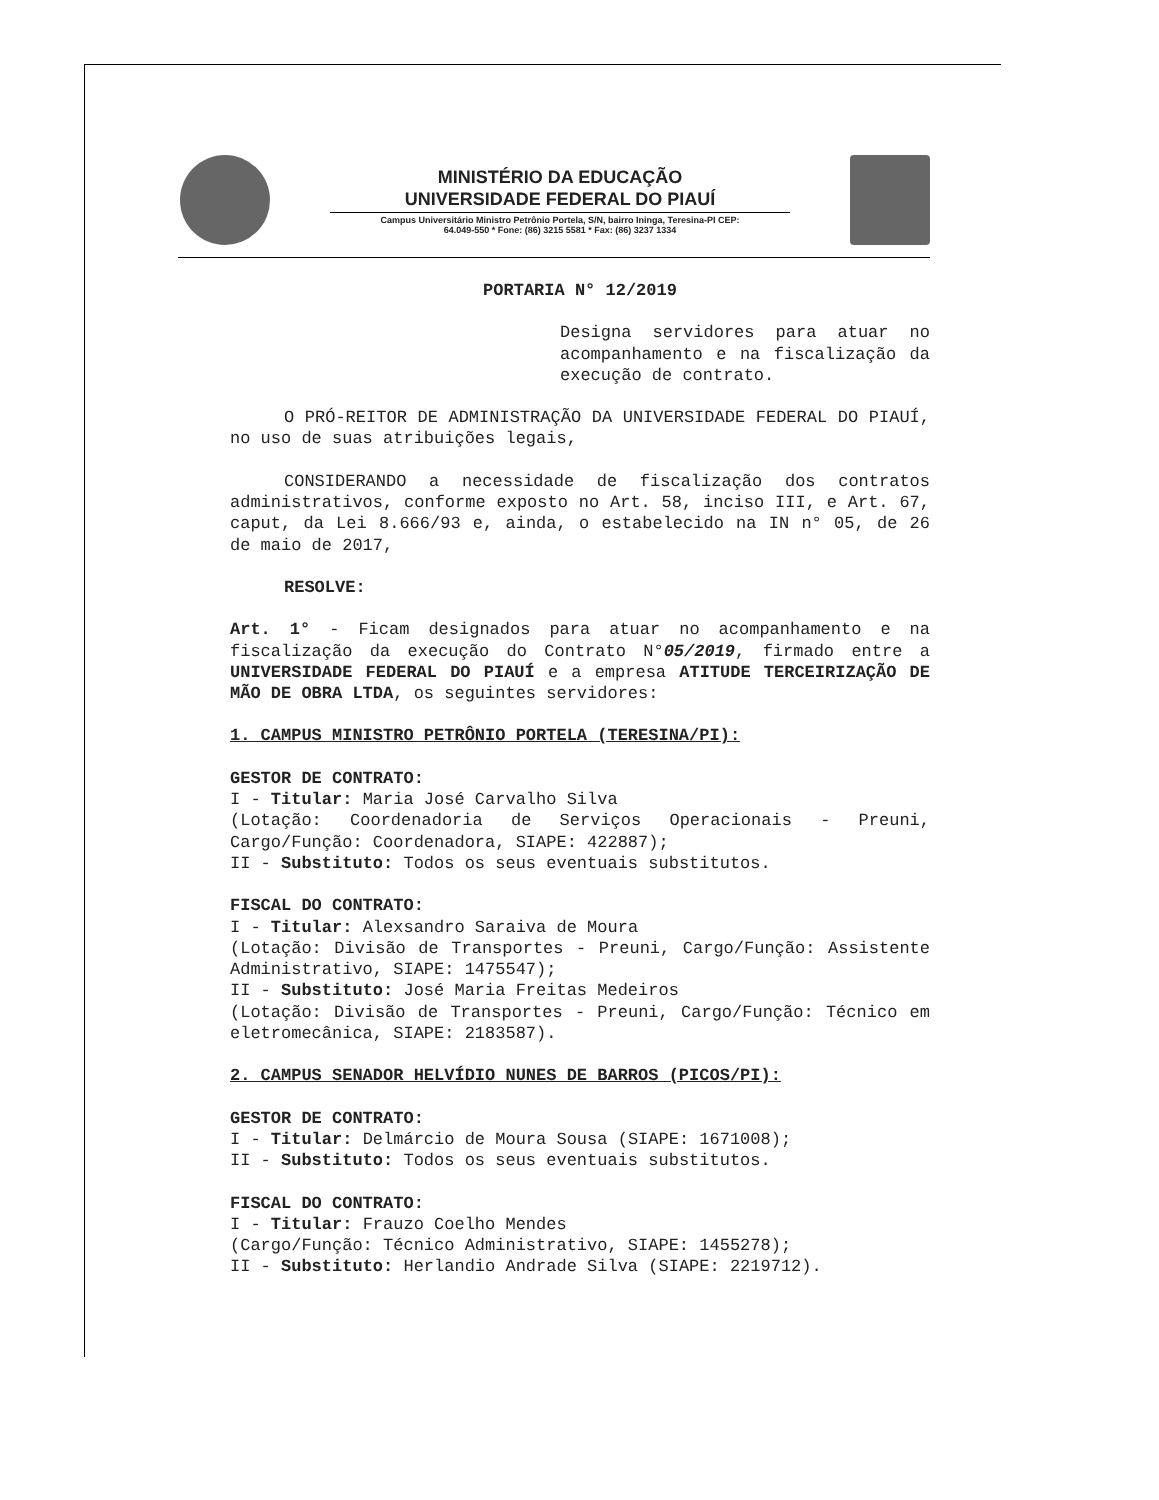MINISTÉRIO DA EDUCAÇÃO
UNIVERSIDADE FEDERAL DO PIAUÍ
Campus Universitário Ministro Petrônio Portela, S/N, bairro Ininga, Teresina-PI CEP:
64.049-550 * Fone: (86) 3215 5581 * Fax: (86) 3237 1334
PORTARIA N° 12/2019
Designa servidores para atuar no acompanhamento e na fiscalização da execução de contrato.
O PRÓ-REITOR DE ADMINISTRAÇÃO DA UNIVERSIDADE FEDERAL DO PIAUÍ, no uso de suas atribuições legais,
CONSIDERANDO a necessidade de fiscalização dos contratos administrativos, conforme exposto no Art. 58, inciso III, e Art. 67, caput, da Lei 8.666/93 e, ainda, o estabelecido na IN n° 05, de 26 de maio de 2017,
RESOLVE:
Art. 1° - Ficam designados para atuar no acompanhamento e na fiscalização da execução do Contrato N°05/2019, firmado entre a UNIVERSIDADE FEDERAL DO PIAUÍ e a empresa ATITUDE TERCEIRIZAÇÃO DE MÃO DE OBRA LTDA, os seguintes servidores:
1. CAMPUS MINISTRO PETRÔNIO PORTELA (TERESINA/PI):
GESTOR DE CONTRATO:
I - Titular: Maria José Carvalho Silva
(Lotação: Coordenadoria de Serviços Operacionais - Preuni, Cargo/Função: Coordenadora, SIAPE: 422887);
II - Substituto: Todos os seus eventuais substitutos.
FISCAL DO CONTRATO:
I - Titular: Alexsandro Saraiva de Moura
(Lotação: Divisão de Transportes - Preuni, Cargo/Função: Assistente Administrativo, SIAPE: 1475547);
II - Substituto: José Maria Freitas Medeiros
(Lotação: Divisão de Transportes - Preuni, Cargo/Função: Técnico em eletromecânica, SIAPE: 2183587).
2. CAMPUS SENADOR HELVÍDIO NUNES DE BARROS (PICOS/PI):
GESTOR DE CONTRATO:
I - Titular: Delmárcio de Moura Sousa (SIAPE: 1671008);
II - Substituto: Todos os seus eventuais substitutos.
FISCAL DO CONTRATO:
I - Titular: Frauzo Coelho Mendes
(Cargo/Função: Técnico Administrativo, SIAPE: 1455278);
II - Substituto: Herlandio Andrade Silva (SIAPE: 2219712).